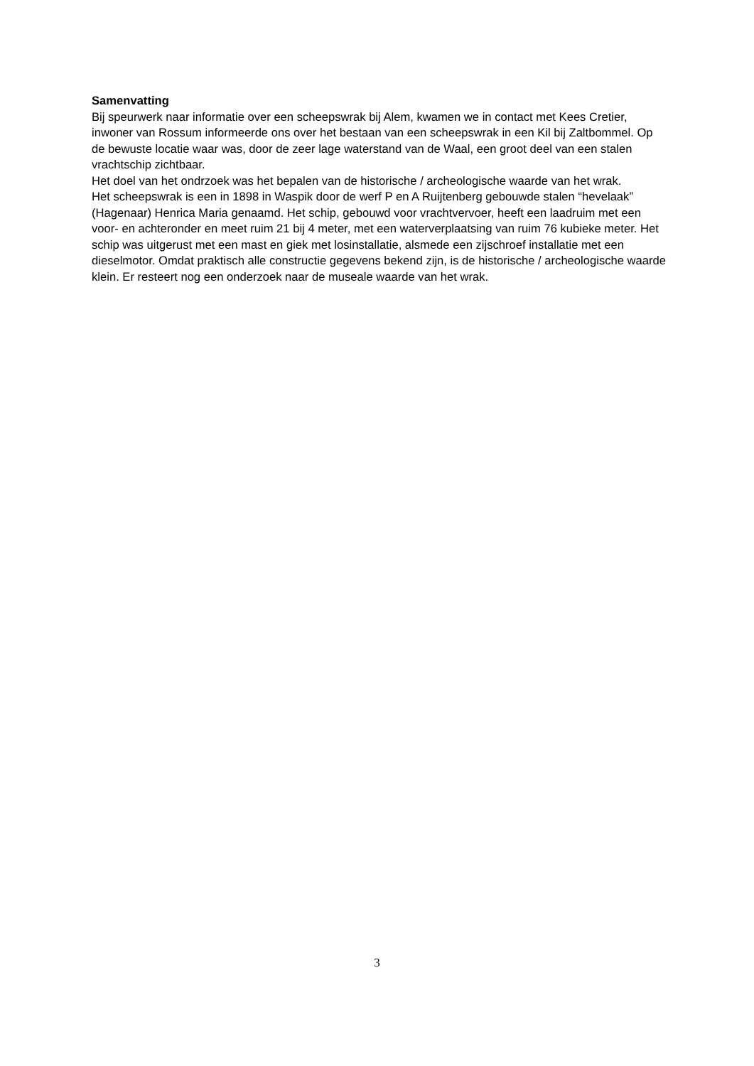Samenvatting
Bij speurwerk naar informatie over een scheepswrak bij Alem, kwamen we in contact met Kees Cretier, inwoner van Rossum informeerde ons over het bestaan van een scheepswrak in een Kil bij Zaltbommel. Op de bewuste locatie waar was, door de zeer lage waterstand van de Waal, een groot deel van een stalen vrachtschip zichtbaar.
Het doel van het ondrzoek was het bepalen van de historische / archeologische waarde van het wrak.
Het scheepswrak is een in 1898 in Waspik door de werf P en A Ruijtenberg gebouwde stalen “hevelaak” (Hagenaar) Henrica Maria genaamd. Het schip, gebouwd voor vrachtvervoer, heeft een laadruim met een voor- en achteronder en meet ruim 21 bij 4 meter, met een waterverplaatsing van ruim 76 kubieke meter. Het schip was uitgerust met een mast en giek met losinstallatie, alsmede een zijschroef installatie met een dieselmotor. Omdat praktisch alle constructie gegevens bekend zijn, is de historische / archeologische waarde klein. Er resteert nog een onderzoek naar de museale waarde van het wrak.
3